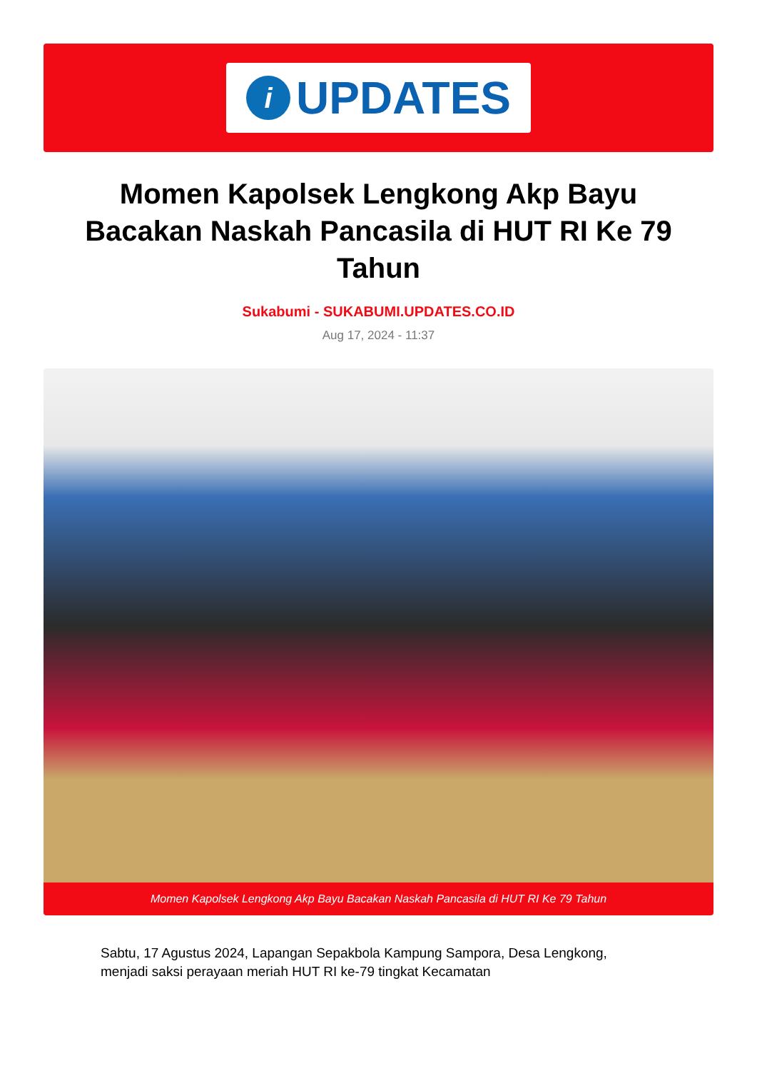i
UPDATES
Momen Kapolsek Lengkong Akp Bayu Bacakan Naskah Pancasila di HUT RI Ke 79 Tahun
Sukabumi - SUKABUMI.UPDATES.CO.ID
Aug 17, 2024 - 11:37
Momen Kapolsek Lengkong Akp Bayu Bacakan Naskah Pancasila di HUT RI Ke 79 Tahun
Sabtu, 17 Agustus 2024, Lapangan Sepakbola Kampung Sampora, Desa Lengkong, menjadi saksi perayaan meriah HUT RI ke-79 tingkat Kecamatan